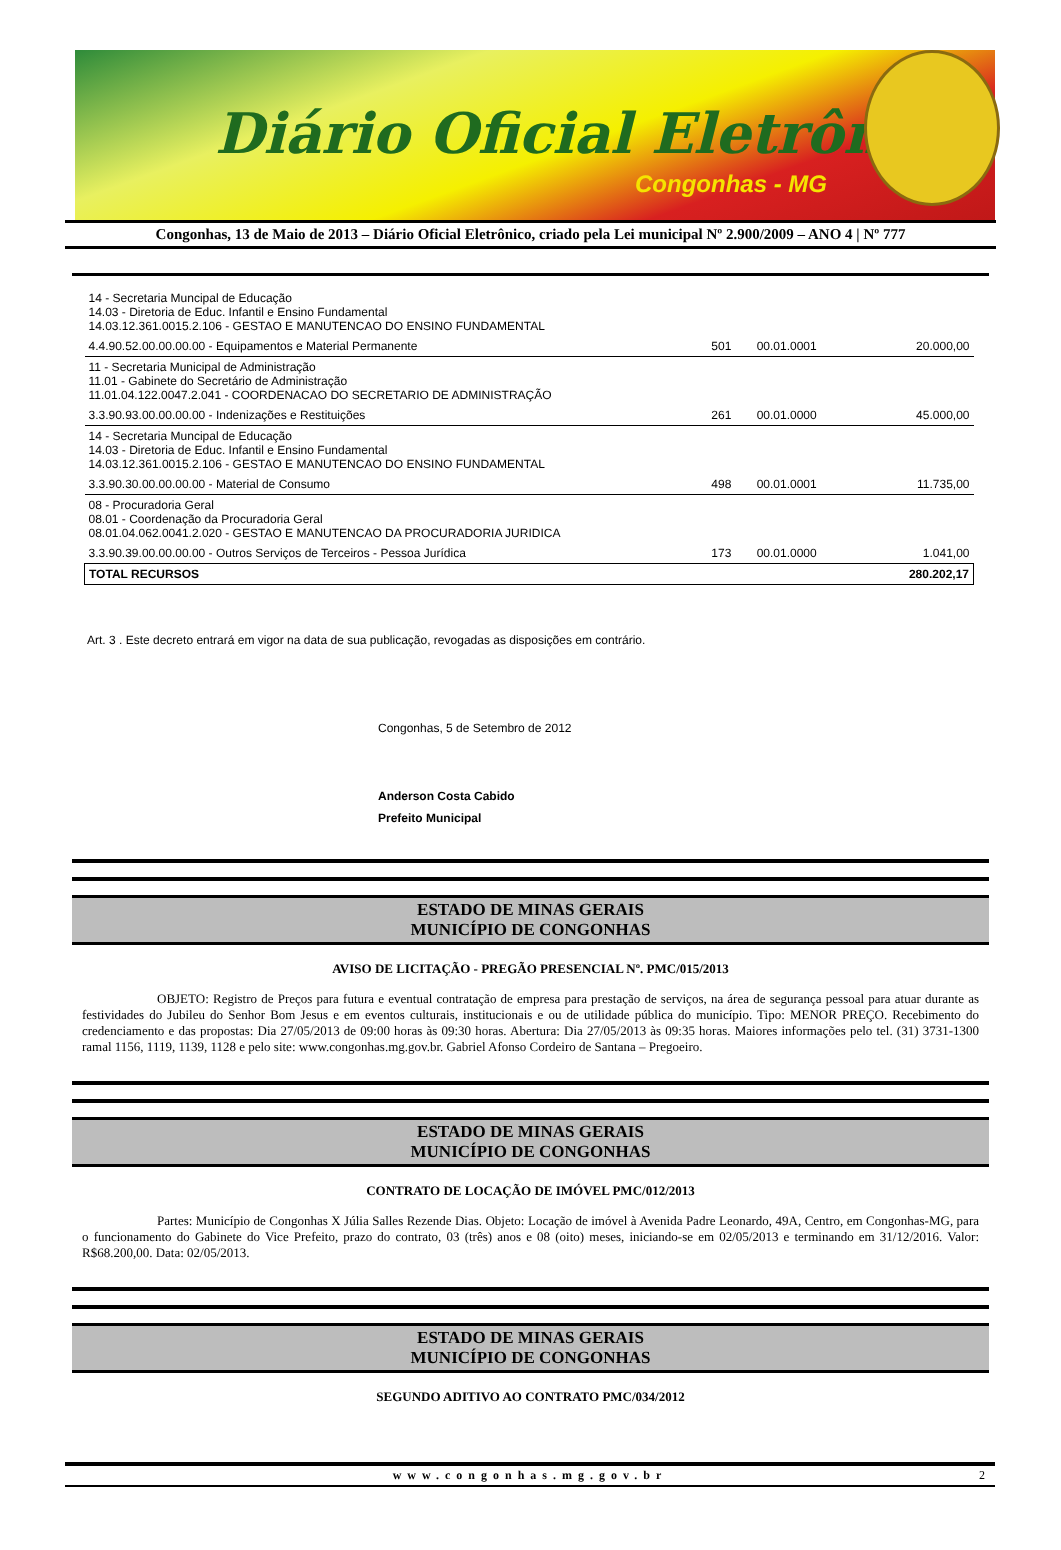Diário Oficial Eletrônico
Congonhas - MG
Congonhas, 13 de Maio de 2013 – Diário Oficial Eletrônico, criado pela Lei municipal Nº 2.900/2009 – ANO 4 | Nº 777
| 14 - Secretaria Muncipal de Educação 14.03 - Diretoria de Educ. Infantil e Ensino Fundamental 14.03.12.361.0015.2.106 - GESTAO E MANUTENCAO DO ENSINO FUNDAMENTAL | | | |
| 4.4.90.52.00.00.00.00 - Equipamentos e Material Permanente | 501 | 00.01.0001 | 20.000,00 |
| 11 - Secretaria Municipal de Administração 11.01 - Gabinete do Secretário de Administração 11.01.04.122.0047.2.041 - COORDENACAO DO SECRETARIO DE ADMINISTRAÇÃO | | | |
| 3.3.90.93.00.00.00.00 - Indenizações e Restituições | 261 | 00.01.0000 | 45.000,00 |
| 14 - Secretaria Muncipal de Educação 14.03 - Diretoria de Educ. Infantil e Ensino Fundamental 14.03.12.361.0015.2.106 - GESTAO E MANUTENCAO DO ENSINO FUNDAMENTAL | | | |
| 3.3.90.30.00.00.00.00 - Material de Consumo | 498 | 00.01.0001 | 11.735,00 |
| 08 - Procuradoria Geral 08.01 - Coordenação da Procuradoria Geral 08.01.04.062.0041.2.020 - GESTAO E MANUTENCAO DA PROCURADORIA JURIDICA | | | |
| 3.3.90.39.00.00.00.00 - Outros Serviços de Terceiros - Pessoa Jurídica | 173 | 00.01.0000 | 1.041,00 |
| TOTAL RECURSOS | | | 280.202,17 |
Art. 3 . Este decreto entrará em vigor na data de sua publicação, revogadas as disposições em contrário.
Congonhas, 5 de Setembro de 2012
Anderson Costa Cabido
Prefeito Municipal
ESTADO DE MINAS GERAIS
MUNICÍPIO DE CONGONHAS
AVISO DE LICITAÇÃO - PREGÃO PRESENCIAL Nº. PMC/015/2013
OBJETO: Registro de Preços para futura e eventual contratação de empresa para prestação de serviços, na área de segurança pessoal para atuar durante as festividades do Jubileu do Senhor Bom Jesus e em eventos culturais, institucionais e ou de utilidade pública do município. Tipo: MENOR PREÇO. Recebimento do credenciamento e das propostas: Dia 27/05/2013 de 09:00 horas às 09:30 horas. Abertura: Dia 27/05/2013 às 09:35 horas. Maiores informações pelo tel. (31) 3731-1300 ramal 1156, 1119, 1139, 1128 e pelo site: www.congonhas.mg.gov.br. Gabriel Afonso Cordeiro de Santana – Pregoeiro.
ESTADO DE MINAS GERAIS
MUNICÍPIO DE CONGONHAS
CONTRATO DE LOCAÇÃO DE IMÓVEL PMC/012/2013
Partes: Município de Congonhas X Júlia Salles Rezende Dias. Objeto: Locação de imóvel à Avenida Padre Leonardo, 49A, Centro, em Congonhas-MG, para o funcionamento do Gabinete do Vice Prefeito, prazo do contrato, 03 (três) anos e 08 (oito) meses, iniciando-se em 02/05/2013 e terminando em 31/12/2016. Valor: R$68.200,00. Data: 02/05/2013.
ESTADO DE MINAS GERAIS
MUNICÍPIO DE CONGONHAS
SEGUNDO ADITIVO AO CONTRATO PMC/034/2012
www.congonhas.mg.gov.br 2